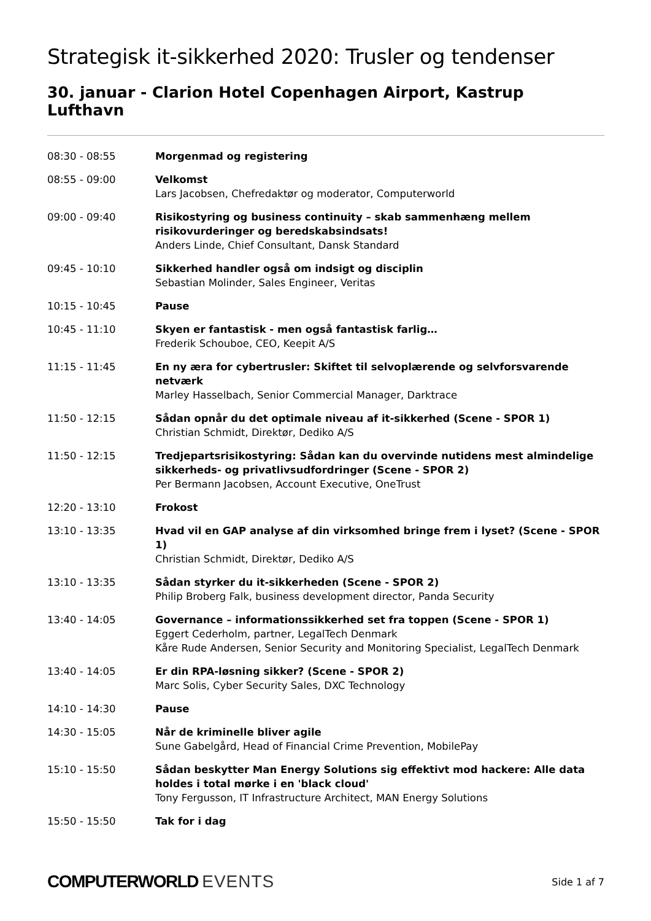Strategisk it-sikkerhed 2020: Trusler og tendenser
30. januar - Clarion Hotel Copenhagen Airport, Kastrup Lufthavn
| 08:30 - 08:55 | Morgenmad og registering |
| 08:55 - 09:00 | Velkomst Lars Jacobsen, Chefredaktør og moderator, Computerworld |
| 09:00 - 09:40 | Risikostyring og business continuity – skab sammenhæng mellem risikovurderinger og beredskabsindsats! Anders Linde, Chief Consultant, Dansk Standard |
| 09:45 - 10:10 | Sikkerhed handler også om indsigt og disciplin Sebastian Molinder, Sales Engineer, Veritas |
| 10:15 - 10:45 | Pause |
| 10:45 - 11:10 | Skyen er fantastisk - men også fantastisk farlig… Frederik Schouboe, CEO, Keepit A/S |
| 11:15 - 11:45 | En ny æra for cybertrusler: Skiftet til selvoplærende og selvforsvarende netværk Marley Hasselbach, Senior Commercial Manager, Darktrace |
| 11:50 - 12:15 | Sådan opnår du det optimale niveau af it-sikkerhed (Scene - SPOR 1) Christian Schmidt, Direktør, Dediko A/S |
| 11:50 - 12:15 | Tredjepartsrisikostyring: Sådan kan du overvinde nutidens mest almindelige sikkerheds- og privatlivsudfordringer (Scene - SPOR 2) Per Bermann Jacobsen, Account Executive, OneTrust |
| 12:20 - 13:10 | Frokost |
| 13:10 - 13:35 | Hvad vil en GAP analyse af din virksomhed bringe frem i lyset? (Scene - SPOR 1) Christian Schmidt, Direktør, Dediko A/S |
| 13:10 - 13:35 | Sådan styrker du it-sikkerheden (Scene - SPOR 2) Philip Broberg Falk, business development director, Panda Security |
| 13:40 - 14:05 | Governance – informationssikkerhed set fra toppen (Scene - SPOR 1) Eggert Cederholm, partner, LegalTech Denmark Kåre Rude Andersen, Senior Security and Monitoring Specialist, LegalTech Denmark |
| 13:40 - 14:05 | Er din RPA-løsning sikker? (Scene - SPOR 2) Marc Solis, Cyber Security Sales, DXC Technology |
| 14:10 - 14:30 | Pause |
| 14:30 - 15:05 | Når de kriminelle bliver agile Sune Gabelgård, Head of Financial Crime Prevention, MobilePay |
| 15:10 - 15:50 | Sådan beskytter Man Energy Solutions sig effektivt mod hackere: Alle data holdes i total mørke i en 'black cloud' Tony Fergusson, IT Infrastructure Architect, MAN Energy Solutions |
| 15:50 - 15:50 | Tak for i dag |
COMPUTERWORLD EVENTS
Side 1 af 7